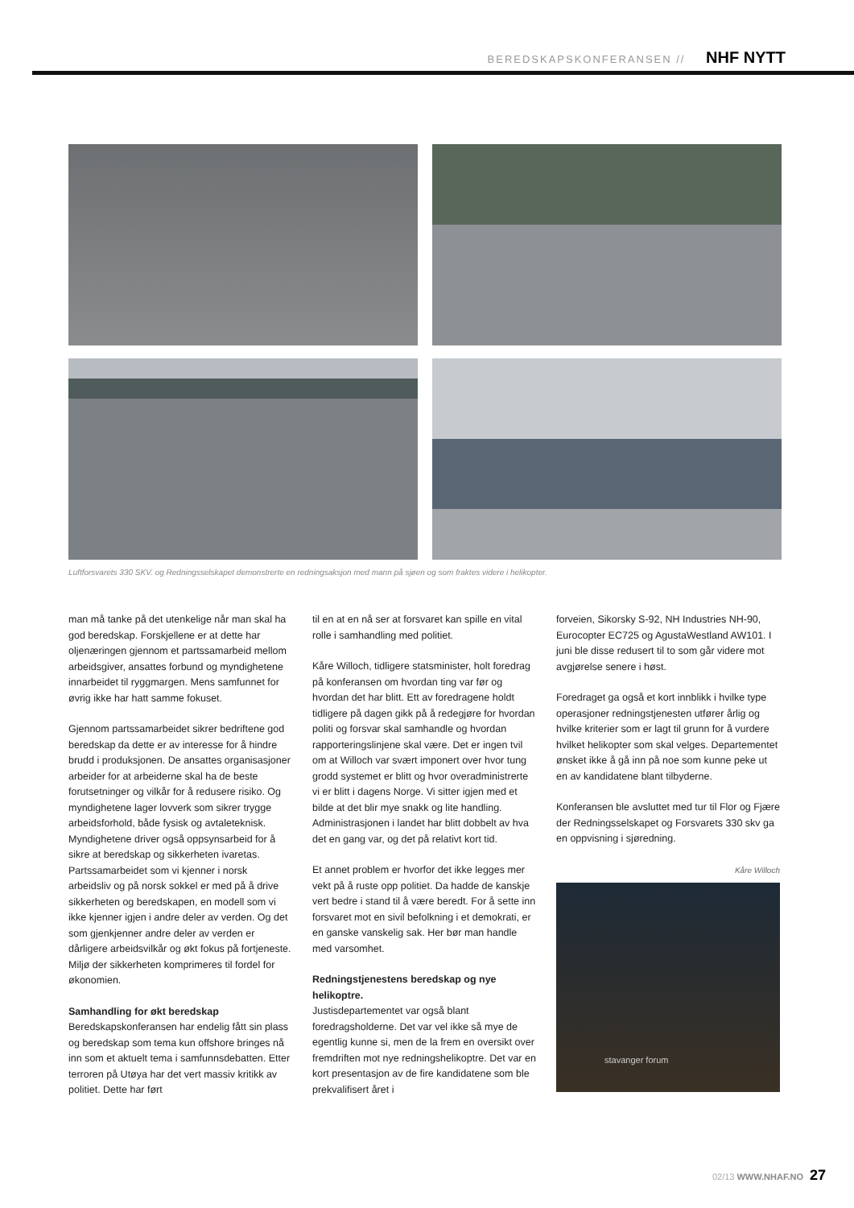BEREDSKAPSKONFERANSEN // NHF NYTT
Luftforsvarets 330 SKV. og Redningsselskapet demonstrerte en redningsaksjon med mann på sjøen og som fraktes videre i helikopter.
man må tanke på det utenkelige når man skal ha god beredskap. Forskjellene er at dette har oljenæringen gjennom et partssamarbeid mellom arbeidsgiver, ansattes forbund og myndighetene innarbeidet til ryggmargen. Mens samfunnet for øvrig ikke har hatt samme fokuset.
Gjennom partssamarbeidet sikrer bedriftene god beredskap da dette er av interesse for å hindre brudd i produksjonen. De ansattes organisasjoner arbeider for at arbeiderne skal ha de beste forutsetninger og vilkår for å redusere risiko. Og myndighetene lager lovverk som sikrer trygge arbeidsforhold, både fysisk og avtaleteknisk. Myndighetene driver også oppsynsarbeid for å sikre at beredskap og sikkerheten ivaretas. Partssamarbeidet som vi kjenner i norsk arbeidsliv og på norsk sokkel er med på å drive sikkerheten og beredskapen, en modell som vi ikke kjenner igjen i andre deler av verden. Og det som gjenkjenner andre deler av verden er dårligere arbeidsvilkår og økt fokus på fortjeneste. Miljø der sikkerheten komprimeres til fordel for økonomien.
Samhandling for økt beredskap
Beredskapskonferansen har endelig fått sin plass og beredskap som tema kun offshore bringes nå inn som et aktuelt tema i samfunnsdebatten. Etter terroren på Utøya har det vert massiv kritikk av politiet. Dette har ført
til en at en nå ser at forsvaret kan spille en vital rolle i samhandling med politiet.
Kåre Willoch, tidligere statsminister, holt foredrag på konferansen om hvordan ting var før og hvordan det har blitt. Ett av foredragene holdt tidligere på dagen gikk på å redegjøre for hvordan politi og forsvar skal samhandle og hvordan rapporteringslinjene skal være. Det er ingen tvil om at Willoch var svært imponert over hvor tung grodd systemet er blitt og hvor overadministrerte vi er blitt i dagens Norge. Vi sitter igjen med et bilde at det blir mye snakk og lite handling. Administrasjonen i landet har blitt dobbelt av hva det en gang var, og det på relativt kort tid.
Et annet problem er hvorfor det ikke legges mer vekt på å ruste opp politiet. Da hadde de kanskje vert bedre i stand til å være beredt. For å sette inn forsvaret mot en sivil befolkning i et demokrati, er en ganske vanskelig sak. Her bør man handle med varsomhet.
Redningstjenestens beredskap og nye helikoptre.
Justisdepartementet var også blant foredragsholderne. Det var vel ikke så mye de egentlig kunne si, men de la frem en oversikt over fremdriften mot nye redningshelikoptre. Det var en kort presentasjon av de fire kandidatene som ble prekvalifisert året i
forveien, Sikorsky S-92, NH Industries NH-90, Eurocopter EC725 og AgustaWestland AW101. I juni ble disse redusert til to som går videre mot avgjørelse senere i høst.
Foredraget ga også et kort innblikk i hvilke type operasjoner redningstjenesten utfører årlig og hvilke kriterier som er lagt til grunn for å vurdere hvilket helikopter som skal velges. Departementet ønsket ikke å gå inn på noe som kunne peke ut en av kandidatene blant tilbyderne.
Konferansen ble avsluttet med tur til Flor og Fjære der Redningsselskapet og Forsvarets 330 skv ga en oppvisning i sjøredning.
Kåre Willoch
stavanger forum
02/13 WWW.NHAF.NO 27